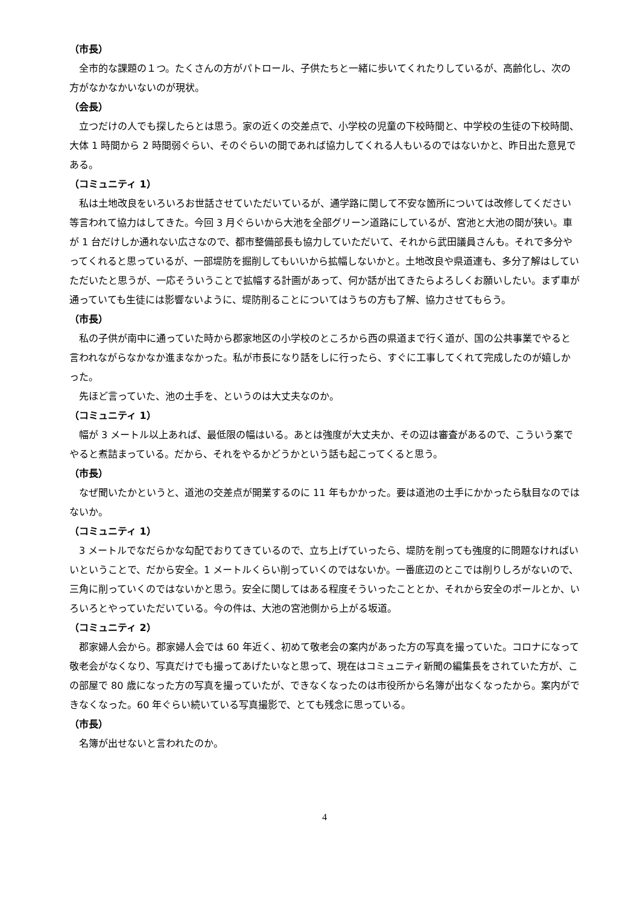（市長）
全市的な課題の１つ。たくさんの方がパトロール、子供たちと一緒に歩いてくれたりしているが、高齢化し、次の方がなかなかいないのが現状。
（会長）
立つだけの人でも探したらとは思う。家の近くの交差点で、小学校の児童の下校時間と、中学校の生徒の下校時間、大体 1 時間から 2 時間弱ぐらい、そのぐらいの間であれば協力してくれる人もいるのではないかと、昨日出た意見である。
（コミュニティ 1）
私は土地改良をいろいろお世話させていただいているが、通学路に関して不安な箇所については改修してください等言われて協力はしてきた。今回 3 月ぐらいから大池を全部グリーン道路にしているが、宮池と大池の間が狭い。車が 1 台だけしか通れない広さなので、都市整備部長も協力していただいて、それから武田議員さんも。それで多分やってくれると思っているが、一部堤防を掘削してもいいから拡幅しないかと。土地改良や県道連も、多分了解はしていただいたと思うが、一応そういうことで拡幅する計画があって、何か話が出てきたらよろしくお願いしたい。まず車が通っていても生徒には影響ないように、堤防削ることについてはうちの方も了解、協力させてもらう。
（市長）
私の子供が南中に通っていた時から郡家地区の小学校のところから西の県道まで行く道が、国の公共事業でやると言われながらなかなか進まなかった。私が市長になり話をしに行ったら、すぐに工事してくれて完成したのが嬉しかった。
先ほど言っていた、池の土手を、というのは大丈夫なのか。
（コミュニティ 1）
幅が 3 メートル以上あれば、最低限の幅はいる。あとは強度が大丈夫か、その辺は審査があるので、こういう案でやると煮詰まっている。だから、それをやるかどうかという話も起こってくると思う。
（市長）
なぜ聞いたかというと、道池の交差点が開業するのに 11 年もかかった。要は道池の土手にかかったら駄目なのではないか。
（コミュニティ 1）
3 メートルでなだらかな勾配でおりてきているので、立ち上げていったら、堤防を削っても強度的に問題なければいいということで、だから安全。1 メートルくらい削っていくのではないか。一番底辺のとこでは削りしろがないので、三角に削っていくのではないかと思う。安全に関してはある程度そういったこととか、それから安全のポールとか、いろいろとやっていただいている。今の件は、大池の宮池側から上がる坂道。
（コミュニティ 2）
郡家婦人会から。郡家婦人会では 60 年近く、初めて敬老会の案内があった方の写真を撮っていた。コロナになって敬老会がなくなり、写真だけでも撮ってあげたいなと思って、現在はコミュニティ新聞の編集長をされていた方が、この部屋で 80 歳になった方の写真を撮っていたが、できなくなったのは市役所から名簿が出なくなったから。案内ができなくなった。60 年ぐらい続いている写真撮影で、とても残念に思っている。
（市長）
名簿が出せないと言われたのか。
4